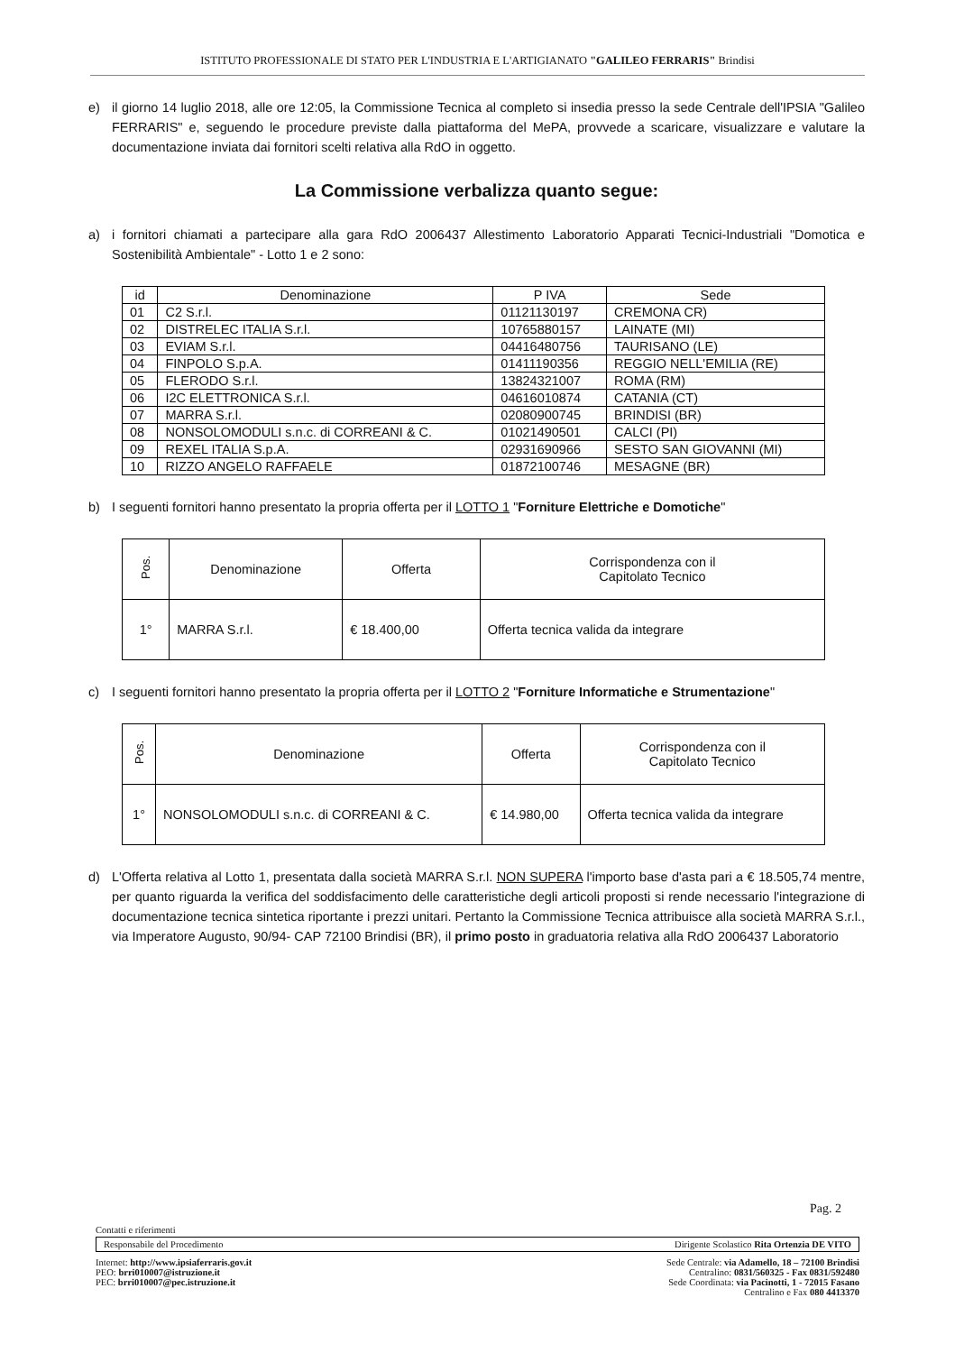ISTITUTO PROFESSIONALE DI STATO PER L'INDUSTRIA E L'ARTIGIANATO "GALILEO FERRARIS" Brindisi
e) il giorno 14 luglio 2018, alle ore 12:05, la Commissione Tecnica al completo si insedia presso la sede Centrale dell'IPSIA "Galileo FERRARIS" e, seguendo le procedure previste dalla piattaforma del MePA, provvede a scaricare, visualizzare e valutare la documentazione inviata dai fornitori scelti relativa alla RdO in oggetto.
La Commissione verbalizza quanto segue:
a) i fornitori chiamati a partecipare alla gara RdO 2006437 Allestimento Laboratorio Apparati Tecnici-Industriali "Domotica e Sostenibilità Ambientale" - Lotto 1 e 2 sono:
| id | Denominazione | P IVA | Sede |
| --- | --- | --- | --- |
| 01 | C2 S.r.l. | 01121130197 | CREMONA CR) |
| 02 | DISTRELEC ITALIA S.r.l. | 10765880157 | LAINATE (MI) |
| 03 | EVIAM S.r.l. | 04416480756 | TAURISANO (LE) |
| 04 | FINPOLO S.p.A. | 01411190356 | REGGIO NELL'EMILIA (RE) |
| 05 | FLERODO S.r.l. | 13824321007 | ROMA (RM) |
| 06 | I2C ELETTRONICA S.r.l. | 04616010874 | CATANIA (CT) |
| 07 | MARRA S.r.l. | 02080900745 | BRINDISI (BR) |
| 08 | NONSOLOMODULI s.n.c. di CORREANI & C. | 01021490501 | CALCI (PI) |
| 09 | REXEL ITALIA S.p.A. | 02931690966 | SESTO SAN GIOVANNI (MI) |
| 10 | RIZZO ANGELO RAFFAELE | 01872100746 | MESAGNE (BR) |
b) I seguenti fornitori hanno presentato la propria offerta per il LOTTO 1 "Forniture Elettriche e Domotiche"
| Pos. | Denominazione | Offerta | Corrispondenza con il Capitolato Tecnico |
| --- | --- | --- | --- |
| 1° | MARRA S.r.l. | € 18.400,00 | Offerta tecnica valida da integrare |
c) I seguenti fornitori hanno presentato la propria offerta per il LOTTO 2 "Forniture Informatiche e Strumentazione"
| Pos. | Denominazione | Offerta | Corrispondenza con il Capitolato Tecnico |
| --- | --- | --- | --- |
| 1° | NONSOLOMODULI s.n.c. di CORREANI & C. | € 14.980,00 | Offerta tecnica valida da integrare |
d) L'Offerta relativa al Lotto 1, presentata dalla società MARRA S.r.l. NON SUPERA l'importo base d'asta pari a € 18.505,74 mentre, per quanto riguarda la verifica del soddisfacimento delle caratteristiche degli articoli proposti si rende necessario l'integrazione di documentazione tecnica sintetica riportante i prezzi unitari. Pertanto la Commissione Tecnica attribuisce alla società MARRA S.r.l., via Imperatore Augusto, 90/94- CAP 72100 Brindisi (BR), il primo posto in graduatoria relativa alla RdO 2006437 Laboratorio
Pag. 2
Contatti e riferimenti
Responsabile del Procedimento Dirigente Scolastico Rita Ortenzia DE VITO
Internet: http://www.ipsiaferraris.gov.it
PEO: brri010007@istruzione.it
PEC: brri010007@pec.istruzione.it
Sede Centrale: via Adamello, 18 – 72100 Brindisi
Centralino: 0831/560325 - Fax 0831/592480
Sede Coordinata: via Pacinotti, 1 - 72015 Fasano
Centralino e Fax 080 4413370